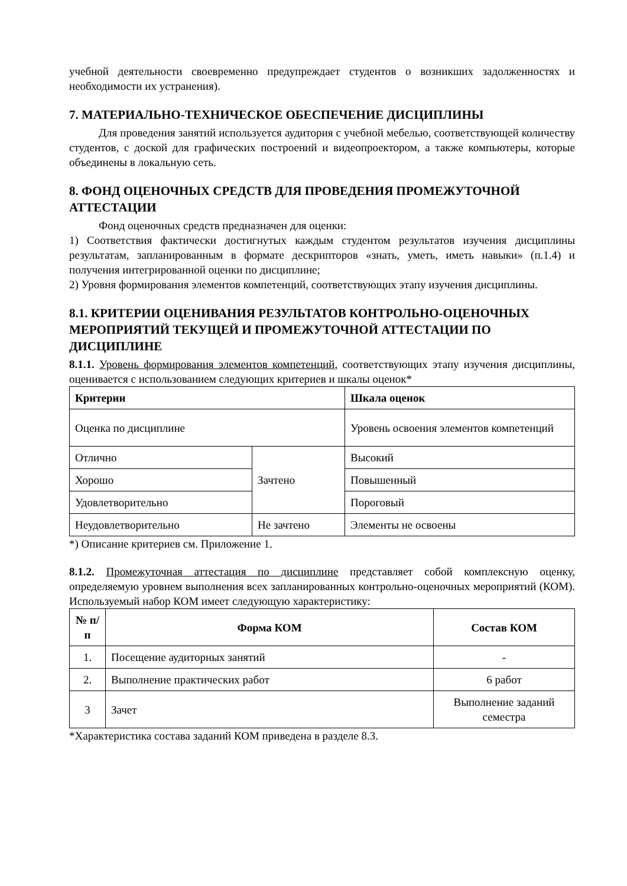учебной деятельности своевременно предупреждает студентов о возникших задолженностях и необходимости их устранения).
7. МАТЕРИАЛЬНО-ТЕХНИЧЕСКОЕ ОБЕСПЕЧЕНИЕ ДИСЦИПЛИНЫ
Для проведения занятий используется аудитория с учебной мебелью, соответствующей количеству студентов, с доской для графических построений и видеопроектором, а также компьютеры, которые объединены в локальную сеть.
8. ФОНД ОЦЕНОЧНЫХ СРЕДСТВ ДЛЯ ПРОВЕДЕНИЯ ПРОМЕЖУТОЧНОЙ АТТЕСТАЦИИ
Фонд оценочных средств предназначен для оценки:
1) Соответствия фактически достигнутых каждым студентом результатов изучения дисциплины результатам, запланированным в формате дескрипторов «знать, уметь, иметь навыки» (п.1.4) и получения интегрированной оценки по дисциплине;
2) Уровня формирования элементов компетенций, соответствующих этапу изучения дисциплины.
8.1. КРИТЕРИИ ОЦЕНИВАНИЯ РЕЗУЛЬТАТОВ КОНТРОЛЬНО-ОЦЕНОЧНЫХ МЕРОПРИЯТИЙ ТЕКУЩЕЙ И ПРОМЕЖУТОЧНОЙ АТТЕСТАЦИИ ПО ДИСЦИПЛИНЕ
8.1.1. Уровень формирования элементов компетенций, соответствующих этапу изучения дисциплины, оценивается с использованием следующих критериев и шкалы оценок*
| Критерии | | Шкала оценок |
| --- | --- | --- |
| Оценка по дисциплине | | Уровень освоения элементов компетенций |
| Отлично | Зачтено | Высокий |
| Хорошо | | Повышенный |
| Удовлетворительно | | Пороговый |
| Неудовлетворительно | Не зачтено | Элементы не освоены |
*) Описание критериев см. Приложение 1.
8.1.2. Промежуточная аттестация по дисциплине представляет собой комплексную оценку, определяемую уровнем выполнения всех запланированных контрольно-оценочных мероприятий (КОМ). Используемый набор КОМ имеет следующую характеристику:
| № п/п | Форма КОМ | Состав КОМ |
| --- | --- | --- |
| 1. | Посещение аудиторных занятий | - |
| 2. | Выполнение практических работ | 6 работ |
| 3 | Зачет | Выполнение заданий семестра |
*Характеристика состава заданий КОМ приведена в разделе 8.3.